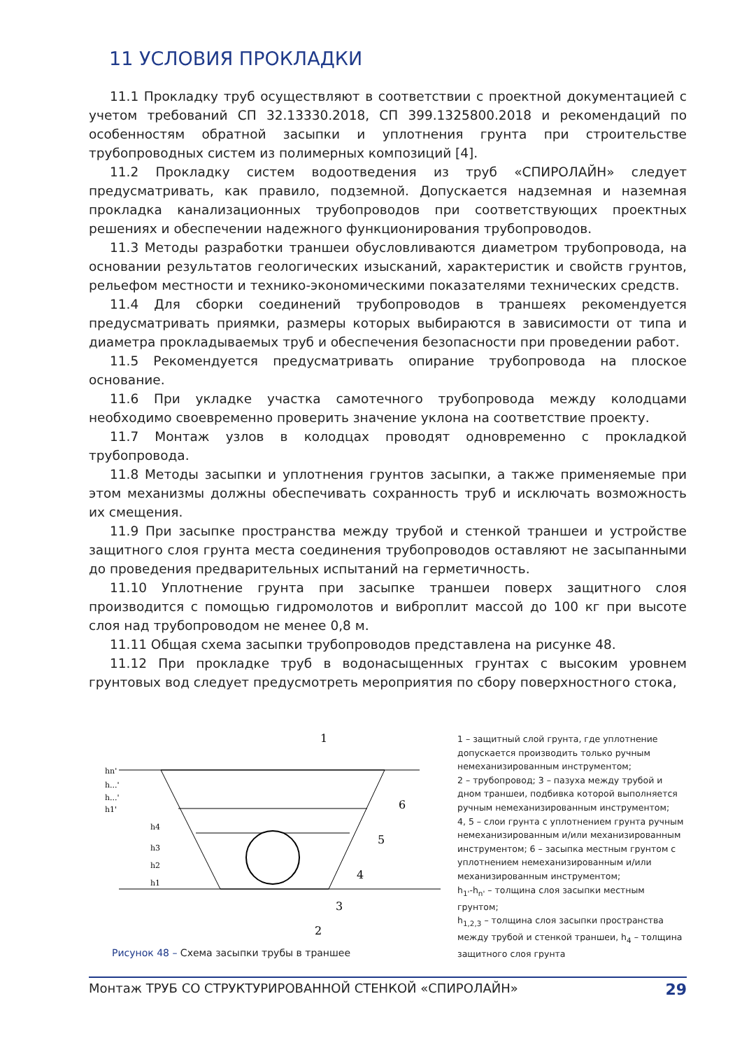11 УСЛОВИЯ ПРОКЛАДКИ
11.1 Прокладку труб осуществляют в соответствии с проектной документацией с учетом требований СП 32.13330.2018, СП 399.1325800.2018 и рекомендаций по особенностям обратной засыпки и уплотнения грунта при строительстве трубопроводных систем из полимерных композиций [4].
11.2 Прокладку систем водоотведения из труб «СПИРОЛАЙН» следует предусматривать, как правило, подземной. Допускается надземная и наземная прокладка канализационных трубопроводов при соответствующих проектных решениях и обеспечении надежного функционирования трубопроводов.
11.3 Методы разработки траншеи обусловливаются диаметром трубопровода, на основании результатов геологических изысканий, характеристик и свойств грунтов, рельефом местности и технико-экономическими показателями технических средств.
11.4 Для сборки соединений трубопроводов в траншеях рекомендуется предусматривать приямки, размеры которых выбираются в зависимости от типа и диаметра прокладываемых труб и обеспечения безопасности при проведении работ.
11.5 Рекомендуется предусматривать опирание трубопровода на плоское основание.
11.6 При укладке участка самотечного трубопровода между колодцами необходимо своевременно проверить значение уклона на соответствие проекту.
11.7 Монтаж узлов в колодцах проводят одновременно с прокладкой трубопровода.
11.8 Методы засыпки и уплотнения грунтов засыпки, а также применяемые при этом механизмы должны обеспечивать сохранность труб и исключать возможность их смещения.
11.9 При засыпке пространства между трубой и стенкой траншеи и устройстве защитного слоя грунта места соединения трубопроводов оставляют не засыпанными до проведения предварительных испытаний на герметичность.
11.10 Уплотнение грунта при засыпке траншеи поверх защитного слоя производится с помощью гидромолотов и виброплит массой до 100 кг при высоте слоя над трубопроводом не менее 0,8 м.
11.11 Общая схема засыпки трубопроводов представлена на рисунке 48.
11.12 При прокладке труб в водонасыщенных грунтах с высоким уровнем грунтовых вод следует предусмотреть мероприятия по сбору поверхностного стока,
1
6
5
4
3
2
hn'
h...'
h...'
h1'
h4
h3
h2
h1
Рисунок 48 – Схема засыпки трубы в траншее
1 – защитный слой грунта, где уплотнение допускается производить только ручным немеханизированным инструментом;
2 – трубопровод; 3 – пазуха между трубой и дном траншеи, подбивка которой выполняется ручным немеханизированным инструментом;
4, 5 – слои грунта с уплотнением грунта ручным немеханизированным и/или механизированным инструментом; 6 – засыпка местным грунтом с уплотнением немеханизированным и/или механизированным инструментом;
h<sub>1'</sub>-h<sub>n'</sub> – толщина слоя засыпки местным грунтом;
h<sub>1,2,3</sub> – толщина слоя засыпки пространства между трубой и стенкой траншеи, h<sub>4</sub> – толщина защитного слоя грунта
Монтаж ТРУБ СО СТРУКТУРИРОВАННОЙ СТЕНКОЙ «СПИРОЛАЙН» 29